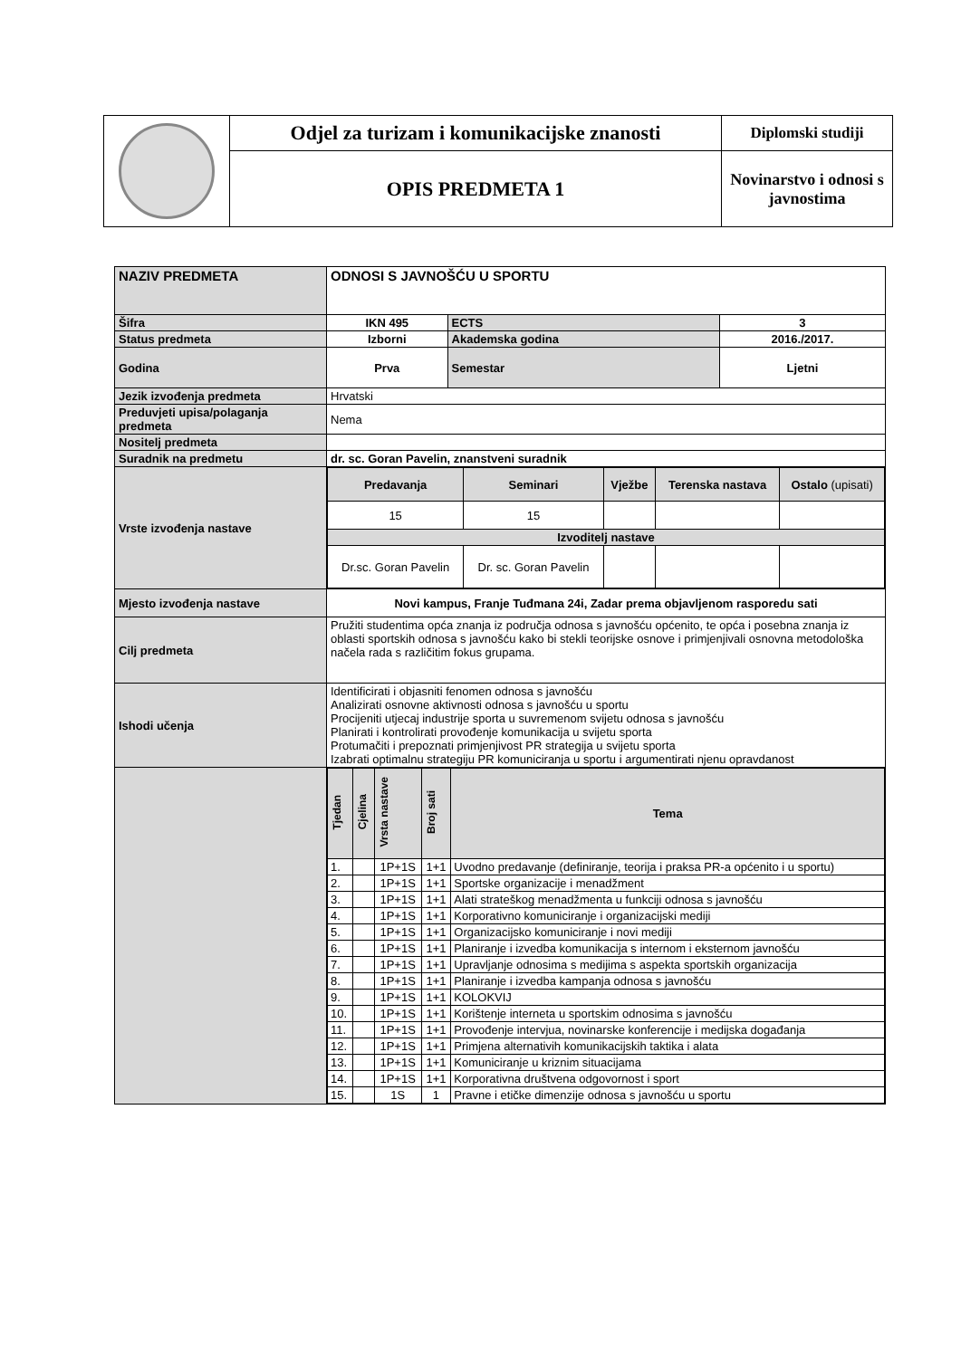| | Odjel za turizam i komunikacijske znanosti | Diplomski studiji |
| | OPIS PREDMETA 1 | Novinarstvo i odnosi s javnostima |
| NAZIV PREDMETA | ODNOSI S JAVNOŠĆU U SPORTU | | |
| Šifra | IKN 495 | ECTS | 3 |
| Status predmeta | Izborni | Akademska godina | 2016./2017. |
| Godina | Prva | Semestar | Ljetni |
| Jezik izvođenja predmeta | Hrvatski | | |
| Preduvjeti upisa/polaganja predmeta | Nema | | |
| Nositelj predmeta | | | |
| Suradnik na predmetu | dr. sc. Goran Pavelin, znanstveni suradnik | | |
| Vrste izvođenja nastave | / Predavanja / Seminari / Vježbe / Terenska nastava / Ostalo (upisati) / / 15 / 15 / / / / / Izvoditelj nastave / / / / / / Dr.sc. Goran Pavelin / Dr. sc. Goran Pavelin / / / / | | |
| Mjesto izvođenja nastave | Novi kampus, Franje Tuđmana 24i, Zadar prema objavljenom rasporedu sati | | |
| Cilj predmeta | Pružiti studentima opća znanja iz područja odnosa s javnošću općenito, te opća i posebna znanja iz oblasti sportskih odnosa s javnošću kako bi stekli teorijske osnove i primjenjivali osnovna metodološka načela rada s različitim fokus grupama. | | |
| Ishodi učenja | Identificirati i objasniti fenomen odnosa s javnošću Analizirati osnovne aktivnosti odnosa s javnošću u sportu Procijeniti utjecaj industrije sporta u suvremenom svijetu odnosa s javnošću Planirati i kontrolirati provođenje komunikacija u svijetu sporta Protumačiti i prepoznati primjenjivost PR strategija u svijetu sporta Izabrati optimalnu strategiju PR komuniciranja u sportu i argumentirati njenu opravdanost | | |
| | / Tjedan / Cjelina / Vrsta nastave / Broj sati / Tema / / 1. / / 1P+1S / 1+1 / Uvodno predavanje (definiranje, teorija i praksa PR-a općenito i u sportu) / / 2. / / 1P+1S / 1+1 / Sportske organizacije i menadžment / / 3. / / 1P+1S / 1+1 / Alati strateškog menadžmenta u funkciji odnosa s javnošću / / 4. / / 1P+1S / 1+1 / Korporativno komuniciranje i organizacijski mediji / / 5. / / 1P+1S / 1+1 / Organizacijsko komuniciranje i novi mediji / / 6. / / 1P+1S / 1+1 / Planiranje i izvedba komunikacija s internom i eksternom javnošću / / 7. / / 1P+1S / 1+1 / Upravljanje odnosima s medijima s aspekta sportskih organizacija / / 8. / / 1P+1S / 1+1 / Planiranje i izvedba kampanja odnosa s javnošću / / 9. / / 1P+1S / 1+1 / KOLOKVIJ / / 10. / / 1P+1S / 1+1 / Korištenje interneta u sportskim odnosima s javnošću / / 11. / / 1P+1S / 1+1 / Provođenje intervjua, novinarske konferencije i medijska događanja / / 12. / / 1P+1S / 1+1 / Primjena alternativih komunikacijskih taktika i alata / / 13. / / 1P+1S / 1+1 / Komuniciranje u kriznim situacijama / / 14. / / 1P+1S / 1+1 / Korporativna društvena odgovornost i sport / / 15. / / 1S / 1 / Pravne i etičke dimenzije odnosa s javnošću u sportu / | | |